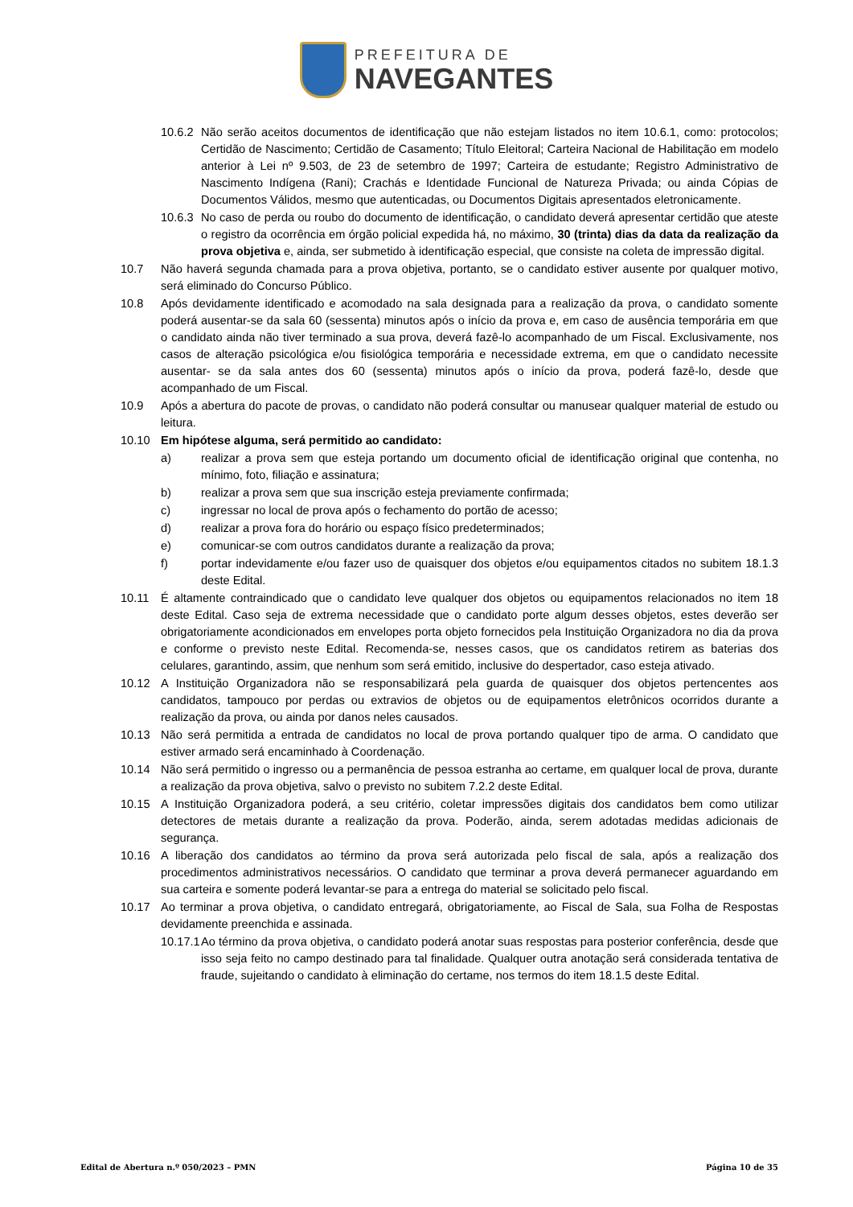PREFEITURA DE
NAVEGANTES
10.6.2 Não serão aceitos documentos de identificação que não estejam listados no item 10.6.1, como: protocolos; Certidão de Nascimento; Certidão de Casamento; Título Eleitoral; Carteira Nacional de Habilitação em modelo anterior à Lei nº 9.503, de 23 de setembro de 1997; Carteira de estudante; Registro Administrativo de Nascimento Indígena (Rani); Crachás e Identidade Funcional de Natureza Privada; ou ainda Cópias de Documentos Válidos, mesmo que autenticadas, ou Documentos Digitais apresentados eletronicamente.
10.6.3 No caso de perda ou roubo do documento de identificação, o candidato deverá apresentar certidão que ateste o registro da ocorrência em órgão policial expedida há, no máximo, 30 (trinta) dias da data da realização da prova objetiva e, ainda, ser submetido à identificação especial, que consiste na coleta de impressão digital.
10.7 Não haverá segunda chamada para a prova objetiva, portanto, se o candidato estiver ausente por qualquer motivo, será eliminado do Concurso Público.
10.8 Após devidamente identificado e acomodado na sala designada para a realização da prova, o candidato somente poderá ausentar-se da sala 60 (sessenta) minutos após o início da prova e, em caso de ausência temporária em que o candidato ainda não tiver terminado a sua prova, deverá fazê-lo acompanhado de um Fiscal. Exclusivamente, nos casos de alteração psicológica e/ou fisiológica temporária e necessidade extrema, em que o candidato necessite ausentar- se da sala antes dos 60 (sessenta) minutos após o início da prova, poderá fazê-lo, desde que acompanhado de um Fiscal.
10.9 Após a abertura do pacote de provas, o candidato não poderá consultar ou manusear qualquer material de estudo ou leitura.
10.10 Em hipótese alguma, será permitido ao candidato:
a) realizar a prova sem que esteja portando um documento oficial de identificação original que contenha, no mínimo, foto, filiação e assinatura;
b) realizar a prova sem que sua inscrição esteja previamente confirmada;
c) ingressar no local de prova após o fechamento do portão de acesso;
d) realizar a prova fora do horário ou espaço físico predeterminados;
e) comunicar-se com outros candidatos durante a realização da prova;
f) portar indevidamente e/ou fazer uso de quaisquer dos objetos e/ou equipamentos citados no subitem 18.1.3 deste Edital.
10.11 É altamente contraindicado que o candidato leve qualquer dos objetos ou equipamentos relacionados no item 18 deste Edital. Caso seja de extrema necessidade que o candidato porte algum desses objetos, estes deverão ser obrigatoriamente acondicionados em envelopes porta objeto fornecidos pela Instituição Organizadora no dia da prova e conforme o previsto neste Edital. Recomenda-se, nesses casos, que os candidatos retirem as baterias dos celulares, garantindo, assim, que nenhum som será emitido, inclusive do despertador, caso esteja ativado.
10.12 A Instituição Organizadora não se responsabilizará pela guarda de quaisquer dos objetos pertencentes aos candidatos, tampouco por perdas ou extravios de objetos ou de equipamentos eletrônicos ocorridos durante a realização da prova, ou ainda por danos neles causados.
10.13 Não será permitida a entrada de candidatos no local de prova portando qualquer tipo de arma. O candidato que estiver armado será encaminhado à Coordenação.
10.14 Não será permitido o ingresso ou a permanência de pessoa estranha ao certame, em qualquer local de prova, durante a realização da prova objetiva, salvo o previsto no subitem 7.2.2 deste Edital.
10.15 A Instituição Organizadora poderá, a seu critério, coletar impressões digitais dos candidatos bem como utilizar detectores de metais durante a realização da prova. Poderão, ainda, serem adotadas medidas adicionais de segurança.
10.16 A liberação dos candidatos ao término da prova será autorizada pelo fiscal de sala, após a realização dos procedimentos administrativos necessários. O candidato que terminar a prova deverá permanecer aguardando em sua carteira e somente poderá levantar-se para a entrega do material se solicitado pelo fiscal.
10.17 Ao terminar a prova objetiva, o candidato entregará, obrigatoriamente, ao Fiscal de Sala, sua Folha de Respostas devidamente preenchida e assinada.
10.17.1 Ao término da prova objetiva, o candidato poderá anotar suas respostas para posterior conferência, desde que isso seja feito no campo destinado para tal finalidade. Qualquer outra anotação será considerada tentativa de fraude, sujeitando o candidato à eliminação do certame, nos termos do item 18.1.5 deste Edital.
Edital de Abertura n.º 050/2023 – PMN Página 10 de 35